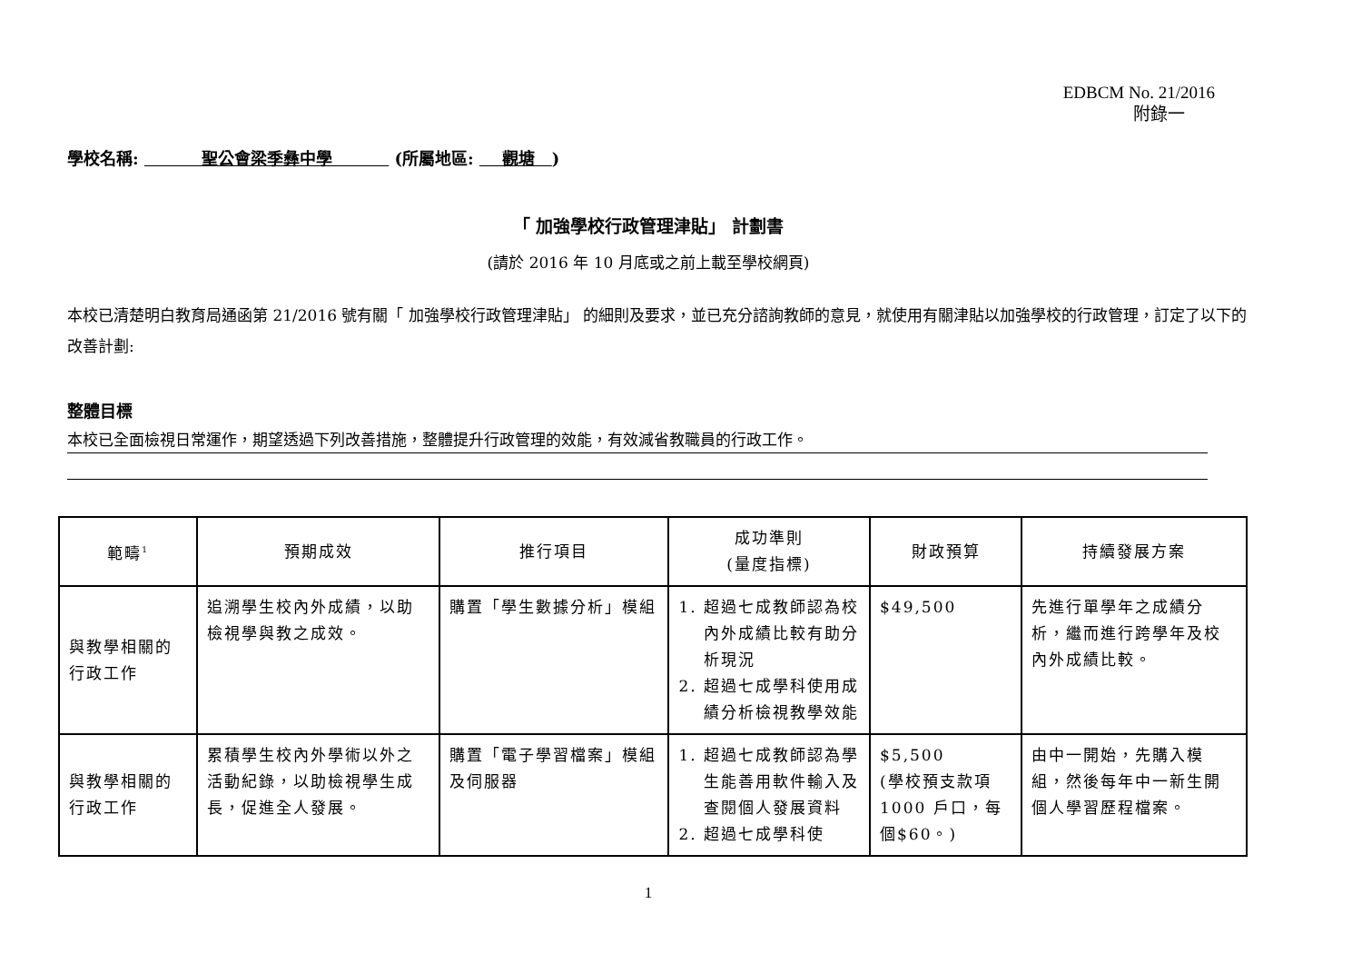EDBCM No. 21/2016
附錄一
學校名稱: 聖公會梁季彝中學 (所屬地區: 觀塘 )
「 加強學校行政管理津貼」 計劃書
(請於 2016 年 10 月底或之前上載至學校網頁)
本校已清楚明白教育局通函第 21/2016 號有關「 加強學校行政管理津貼」 的細則及要求，並已充分諮詢教師的意見，就使用有關津貼以加強學校的行政管理，訂定了以下的改善計劃:
整體目標
本校已全面檢視日常運作，期望透過下列改善措施，整體提升行政管理的效能，有效減省教職員的行政工作。
| 範疇<sup>1</sup> | 預期成效 | 推行項目 | 成功準則 (量度指標) | 財政預算 | 持續發展方案 |
| --- | --- | --- | --- | --- | --- |
| 與教學相關的行政工作 | 追溯學生校內外成績，以助檢視學與教之成效。 | 購置「學生數據分析」模組 | 1. 超過七成教師認為校內外成績比較有助分析現況 2. 超過七成學科使用成績分析檢視教學效能 | $49,500 | 先進行單學年之成績分析，繼而進行跨學年及校內外成績比較。 |
| 與教學相關的行政工作 | 累積學生校內外學術以外之活動紀錄，以助檢視學生成長，促進全人發展。 | 購置「電子學習檔案」模組及伺服器 | 1. 超過七成教師認為學生能善用軟件輸入及查閱個人發展資料 2. 超過七成學科使 | $5,500 (學校預支款項1000 戶口，每個$60。) | 由中一開始，先購入模組，然後每年中一新生開個人學習歷程檔案。 |
1